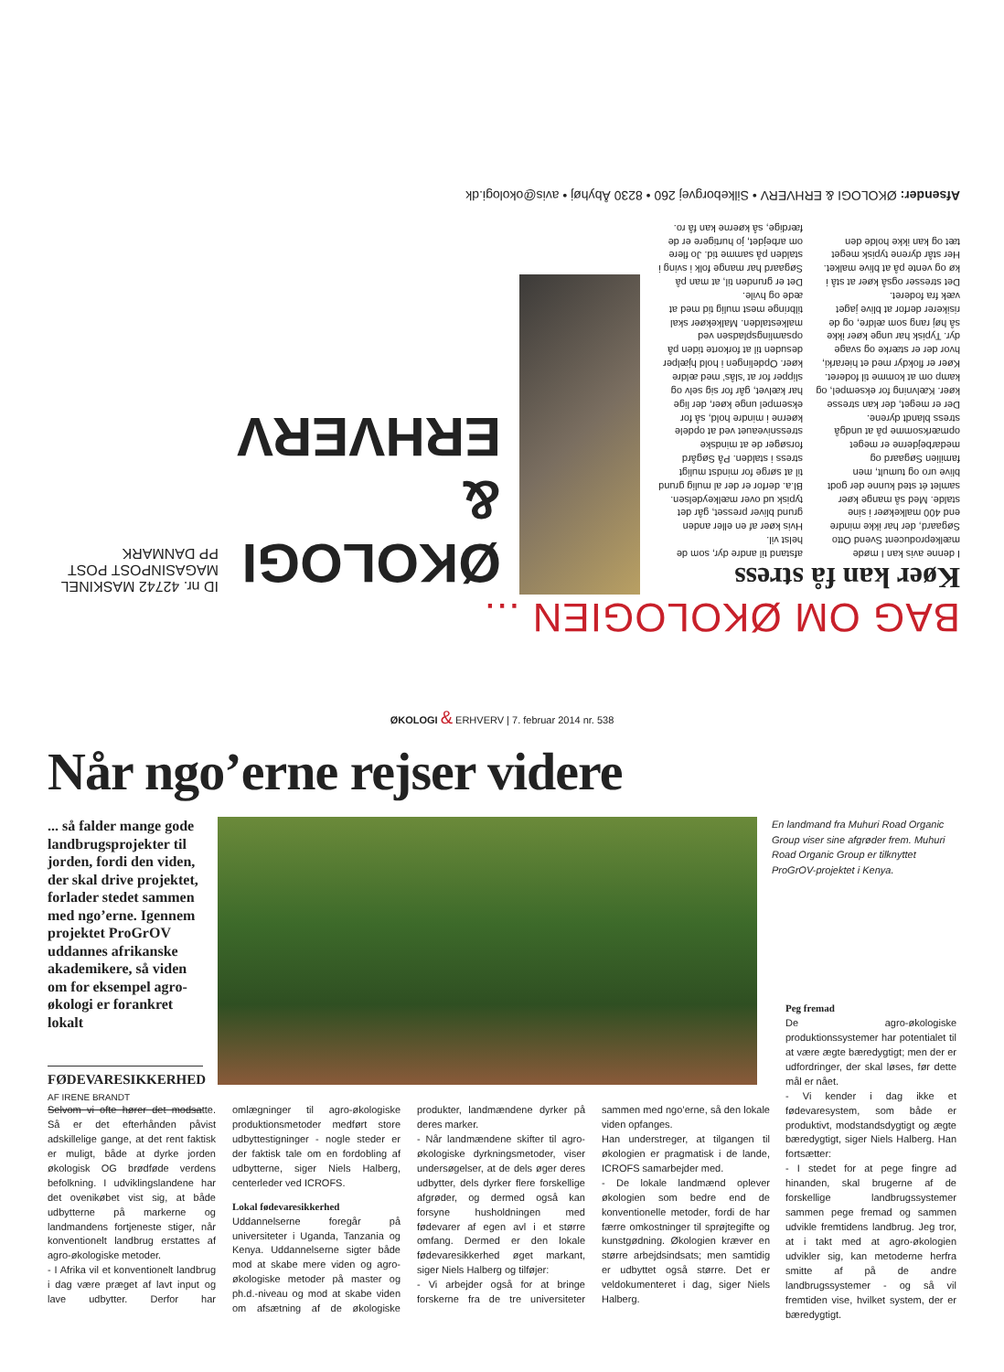BAG OM ØKOLOGIEN ...
Køer kan få stress
I denne avis kan I møde mælkeproducent Svend Otto Søgaard, der har ikke mindre end 400 malkekøer i sine stalde. Med så mange køer samlet ét sted kunne der godt blive uro og tumult, men familien Søgaard og medarbejderne er meget opmærksomme på at undgå stress blandt dyrene.
Der er meget, der kan stresse køer. Kælvning for eksempel, og kamp om at komme til foderet. Køer er flokdyr med et hierarki, hvor der er stærke og svage dyr. Typisk har unge køer ikke så høj rang som ældre, og de risikerer derfor at blive jaget væk fra foderet.
Det stresser også køer at stå i kø og vente på at blive malket. Her står dyrene typisk meget tæt og kan ikke holde den afstand til andre dyr, som de helst vil.
Hvis køer af en eller anden grund bliver presset, går det typisk ud over mælkeydelsen. Bl.a. derfor er der al mulig grund til at sørge for mindst muligt stress i stalden. På Søgård forsøger de at mindske stressniveauet ved at opdele køerne i mindre hold, så for eksempel unge køer, der lige har kælvet, går for sig selv og slipper for at 'slås' med ældre køer. Opdelingen i hold hjælper desuden til at forkorte tiden på opsamlingspladsen ved malkestalden. Malkekøer skal tilbringe mest mulig tid med at æde og hvile.
Det er grunden til, at man på Søgaard har mange folk i sving i stalden på samme tid. Jo flere om arbejdet, jo hurtigere er de færdige, så køerne kan få ro.
ØKOLOGI & ERHVERV
ID nr. 42742 MASKINEL MAGASINPOST POST PP DANMARK
Afsender: ØKOLOGI & ERHVERV • Silkeborgvej 260 • 8230 Åbyhøj • avis@okologi.dk
ØKOLOGI & ERHVERV | 7. februar 2014 nr. 538
Når ngo’erne rejser videre
... så falder mange gode landbrugsprojekter til jorden, fordi den viden, der skal drive projektet, forlader stedet sammen med ngo’erne. Igennem projektet ProGrOV uddannes afrikanske akademikere, så viden om for eksempel agro-økologi er forankret lokalt
FØDEVARESIKKERHED
AF IRENE BRANDT
En landmand fra Muhuri Road Organic Group viser sine afgrøder frem. Muhuri Road Organic Group er tilknyttet ProGrOV-projektet i Kenya.
Peg fremad
De agro-økologiske produktionssystemer har potentialet til at være ægte bæredygtigt; men der er udfordringer, der skal løses, før dette mål er nået.
- Vi kender i dag ikke et fødevaresystem, som både er produktivt, modstandsdygtigt og ægte bæredygtigt, siger Niels Halberg. Han fortsætter:
- I stedet for at pege fingre ad hinanden, skal brugerne af de forskellige landbrugssystemer sammen pege fremad og sammen udvikle fremtidens landbrug. Jeg tror, at i takt med at agro-økologien udvikler sig, kan metoderne herfra smitte af på de andre landbrugssystemer - og så vil fremtiden vise, hvilket system, der er bæredygtigt.
Selvom vi ofte hører det modsatte. Så er det efterhånden påvist adskillelige gange, at det rent faktisk er muligt, både at dyrke jorden økologisk OG brødføde verdens befolkning. I udviklingslandene har det ovenikøbet vist sig, at både udbytterne på markerne og landmandens fortjeneste stiger, når konventionelt landbrug erstattes af agro-økologiske metoder.
- I Afrika vil et konventionelt landbrug i dag være præget af lavt input og lave udbytter. Derfor har omlægninger til agro-økologiske produktionsmetoder medført store udbyttestigninger - nogle steder er der faktisk tale om en fordobling af udbytterne, siger Niels Halberg, centerleder ved ICROFS.
Lokal fødevaresikkerhed
Uddannelserne foregår på universiteter i Uganda, Tanzania og Kenya. Uddannelserne sigter både mod at skabe mere viden og agro-økologiske metoder på master og ph.d.-niveau og mod at skabe viden om afsætning af de økologiske produkter, landmændene dyrker på deres marker.
- Når landmændene skifter til agro-økologiske dyrkningsmetoder, viser undersøgelser, at de dels øger deres udbytter, dels dyrker flere forskellige afgrøder, og dermed også kan forsyne husholdningen med fødevarer af egen avl i et større omfang. Dermed er den lokale fødevaresikkerhed øget markant, siger Niels Halberg og tilføjer:
- Vi arbejder også for at bringe forskerne fra de tre universiteter sammen med ngo’erne, så den lokale viden opfanges.
Han understreger, at tilgangen til økologien er pragmatisk i de lande, ICROFS samarbejder med.
- De lokale landmænd oplever økologien som bedre end de konventionelle metoder, fordi de har færre omkostninger til sprøjtegifte og kunstgødning. Økologien kræver en større arbejdsindsats; men samtidig er udbyttet også større. Det er veldokumenteret i dag, siger Niels Halberg.